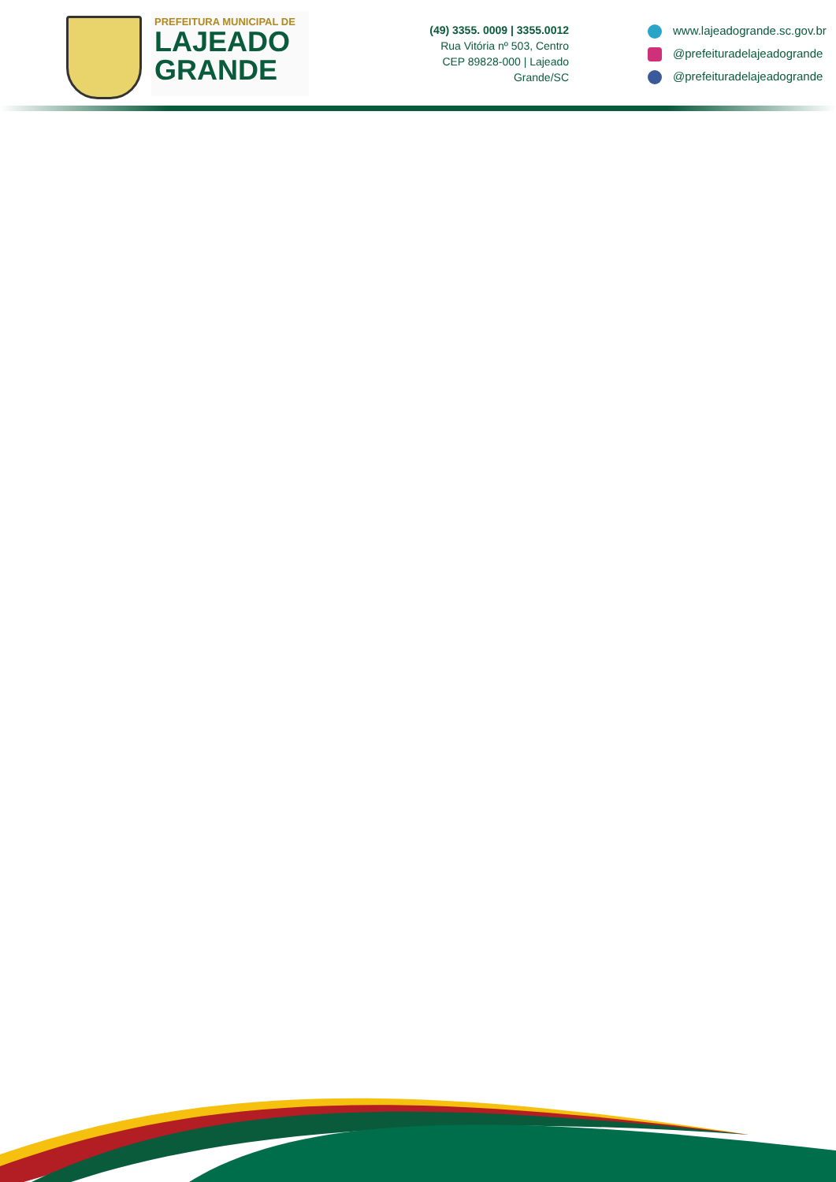PREFEITURA MUNICIPAL DE
LAJEADO
GRANDE
(49) 3355. 0009 | 3355.0012
Rua Vitória nº 503, Centro
CEP 89828-000 | Lajeado Grande/SC
www.lajeadogrande.sc.gov.br
@prefeituradelajeadogrande
@prefeituradelajeadogrande